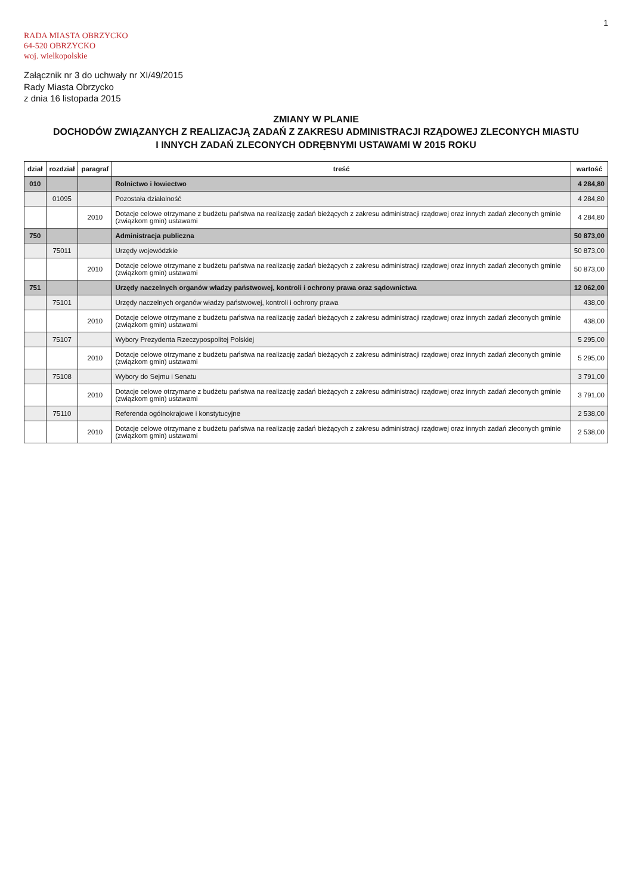1
RADA MIASTA OBRZYCKO
64-520 OBRZYCKO
woj. wielkopolskie
Załącznik nr 3 do uchwały nr XI/49/2015
Rady Miasta Obrzycko
z dnia 16 listopada 2015
ZMIANY W PLANIE
DOCHODÓW ZWIĄZANYCH Z REALIZACJĄ ZADAŃ Z ZAKRESU ADMINISTRACJI RZĄDOWEJ ZLECONYCH MIASTU
I INNYCH ZADAŃ ZLECONYCH ODRĘBNYMI USTAWAMI W 2015 ROKU
| dział | rozdział | paragraf | treść | wartość |
| --- | --- | --- | --- | --- |
| 010 | | | Rolnictwo i łowiectwo | 4 284,80 |
| | 01095 | | Pozostała działalność | 4 284,80 |
| | | 2010 | Dotacje celowe otrzymane z budżetu państwa na realizację zadań bieżących z zakresu administracji rządowej oraz innych zadań zleconych gminie (związkom gmin) ustawami | 4 284,80 |
| 750 | | | Administracja publiczna | 50 873,00 |
| | 75011 | | Urzędy wojewódzkie | 50 873,00 |
| | | 2010 | Dotacje celowe otrzymane z budżetu państwa na realizację zadań bieżących z zakresu administracji rządowej oraz innych zadań zleconych gminie (związkom gmin) ustawami | 50 873,00 |
| 751 | | | Urzędy naczelnych organów władzy państwowej, kontroli i ochrony prawa oraz sądownictwa | 12 062,00 |
| | 75101 | | Urzędy naczelnych organów władzy państwowej, kontroli i ochrony prawa | 438,00 |
| | | 2010 | Dotacje celowe otrzymane z budżetu państwa na realizację zadań bieżących z zakresu administracji rządowej oraz innych zadań zleconych gminie (związkom gmin) ustawami | 438,00 |
| | 75107 | | Wybory Prezydenta Rzeczypospolitej Polskiej | 5 295,00 |
| | | 2010 | Dotacje celowe otrzymane z budżetu państwa na realizację zadań bieżących z zakresu administracji rządowej oraz innych zadań zleconych gminie (związkom gmin) ustawami | 5 295,00 |
| | 75108 | | Wybory do Sejmu i Senatu | 3 791,00 |
| | | 2010 | Dotacje celowe otrzymane z budżetu państwa na realizację zadań bieżących z zakresu administracji rządowej oraz innych zadań zleconych gminie (związkom gmin) ustawami | 3 791,00 |
| | 75110 | | Referenda ogólnokrajowe i konstytucyjne | 2 538,00 |
| | | 2010 | Dotacje celowe otrzymane z budżetu państwa na realizację zadań bieżących z zakresu administracji rządowej oraz innych zadań zleconych gminie (związkom gmin) ustawami | 2 538,00 |